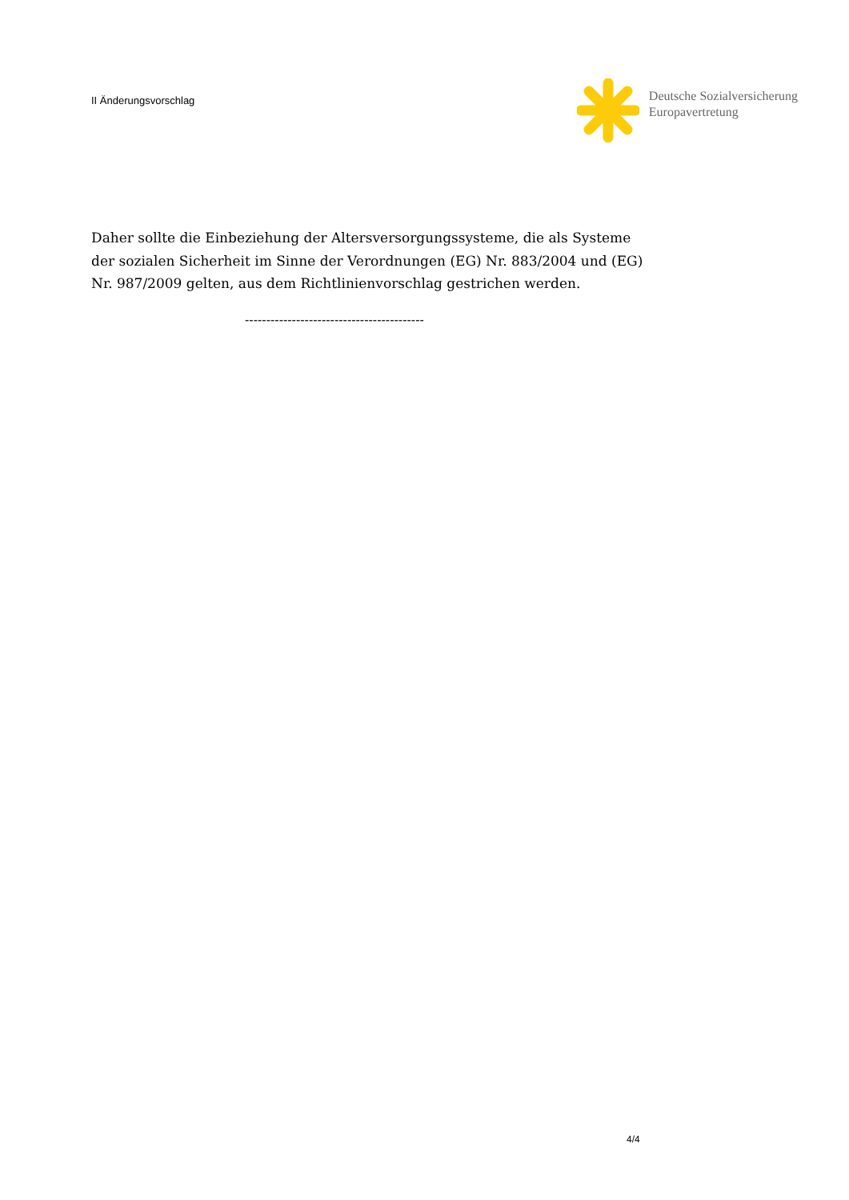II Änderungsvorschlag
Deutsche Sozialversicherung
Europavertretung
Daher sollte die Einbeziehung der Altersversorgungssysteme, die als Systeme der sozialen Sicherheit im Sinne der Verordnungen (EG) Nr. 883/2004 und (EG) Nr. 987/2009 gelten, aus dem Richtlinienvorschlag gestrichen werden.
------------------------------------------
4/4